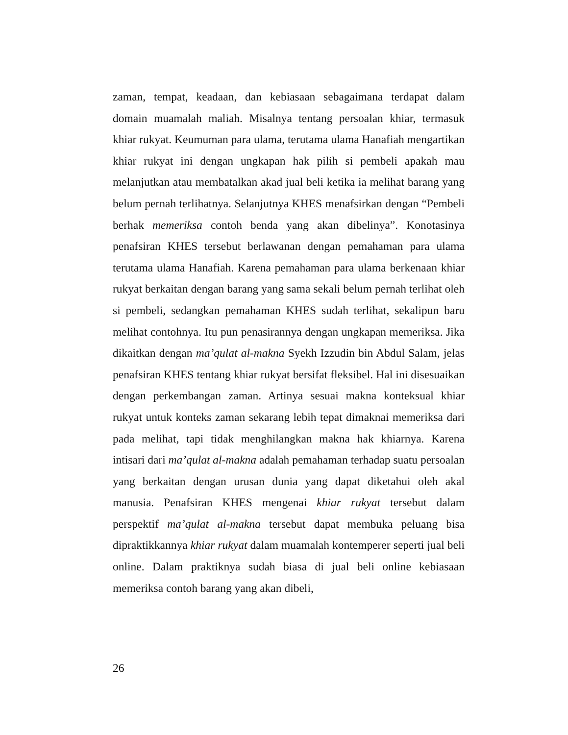zaman, tempat, keadaan, dan kebiasaan sebagaimana terdapat dalam domain muamalah maliah. Misalnya tentang persoalan khiar, termasuk khiar rukyat. Keumuman para ulama, terutama ulama Hanafiah mengartikan khiar rukyat ini dengan ungkapan hak pilih si pembeli apakah mau melanjutkan atau membatalkan akad jual beli ketika ia melihat barang yang belum pernah terlihatnya. Selanjutnya KHES menafsirkan dengan “Pembeli berhak memeriksa contoh benda yang akan dibelinya”. Konotasinya penafsiran KHES tersebut berlawanan dengan pemahaman para ulama terutama ulama Hanafiah. Karena pemahaman para ulama berkenaan khiar rukyat berkaitan dengan barang yang sama sekali belum pernah terlihat oleh si pembeli, sedangkan pemahaman KHES sudah terlihat, sekalipun baru melihat contohnya. Itu pun penasirannya dengan ungkapan memeriksa. Jika dikaitkan dengan ma’qulat al-makna Syekh Izzudin bin Abdul Salam, jelas penafsiran KHES tentang khiar rukyat bersifat fleksibel. Hal ini disesuaikan dengan perkembangan zaman. Artinya sesuai makna konteksual khiar rukyat untuk konteks zaman sekarang lebih tepat dimaknai memeriksa dari pada melihat, tapi tidak menghilangkan makna hak khiarnya. Karena intisari dari ma’qulat al-makna adalah pemahaman terhadap suatu persoalan yang berkaitan dengan urusan dunia yang dapat diketahui oleh akal manusia. Penafsiran KHES mengenai khiar rukyat tersebut dalam perspektif ma’qulat al-makna tersebut dapat membuka peluang bisa dipraktikkannya khiar rukyat dalam muamalah kontemperer seperti jual beli online. Dalam praktiknya sudah biasa di jual beli online kebiasaan memeriksa contoh barang yang akan dibeli,
26